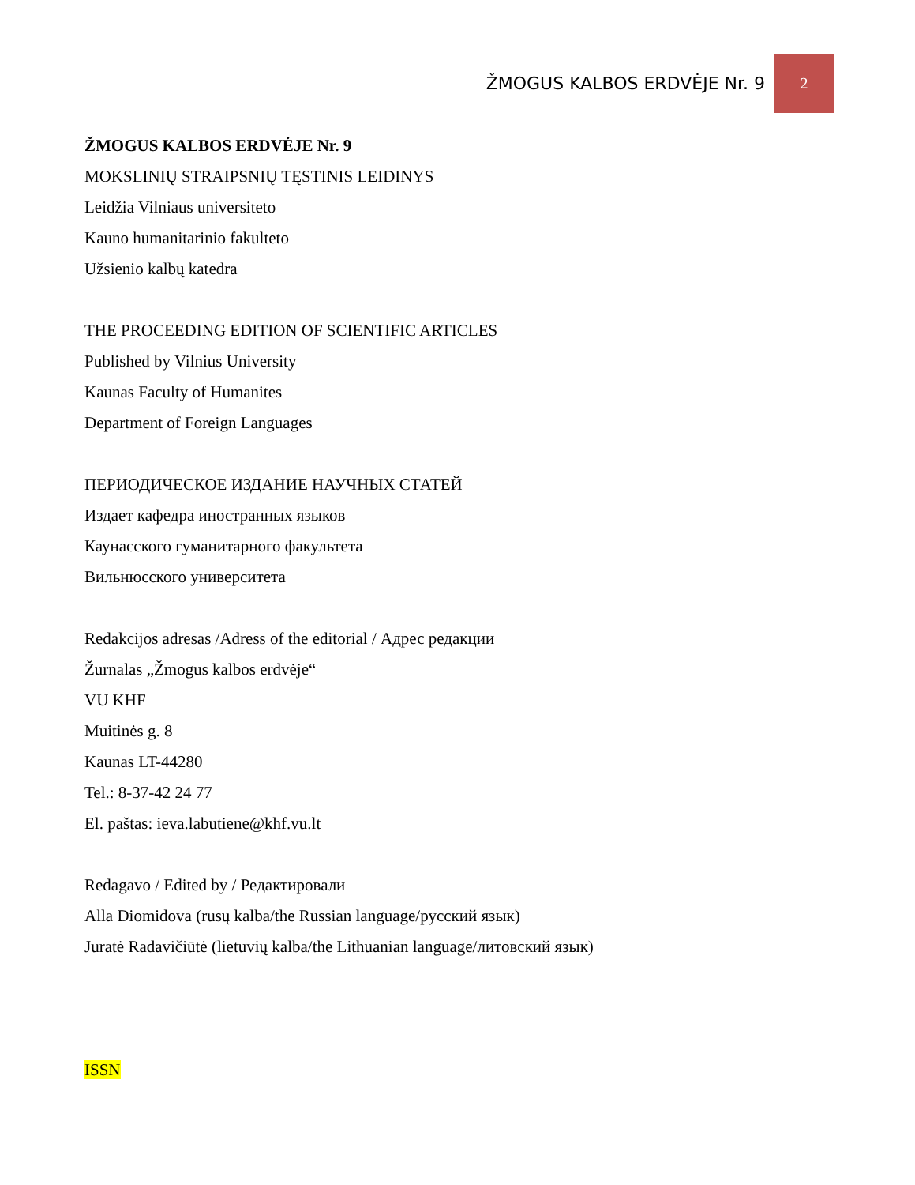ŽMOGUS KALBOS ERDVĖJE Nr. 9 2
ŽMOGUS KALBOS ERDVĖJE Nr. 9
MOKSLINIŲ STRAIPSNIŲ TĘSTINIS LEIDINYS
Leidžia Vilniaus universiteto
Kauno humanitarinio fakulteto
Užsienio kalbų katedra
THE PROCEEDING EDITION OF SCIENTIFIC ARTICLES
Published by Vilnius University
Kaunas Faculty of Humanites
Department of Foreign Languages
ПЕРИОДИЧЕСКОЕ ИЗДАНИЕ НАУЧНЫХ СТАТЕЙ
Издает кафедра иностранных языков
Каунасского гуманитарного факультета
Вильнюсского университета
Redakcijos adresas /Adress of the editorial / Адрес редакции
Žurnalas „Žmogus kalbos erdvėje“
VU KHF
Muitinės g. 8
Kaunas LT-44280
Tel.: 8-37-42 24 77
El. paštas: ieva.labutiene@khf.vu.lt
Redagavo / Edited by / Редактировали
Alla Diomidova (rusų kalba/the Russian language/русский язык)
Juratė Radavičiūtė (lietuvių kalba/the Lithuanian language/литовский язык)
ISSN